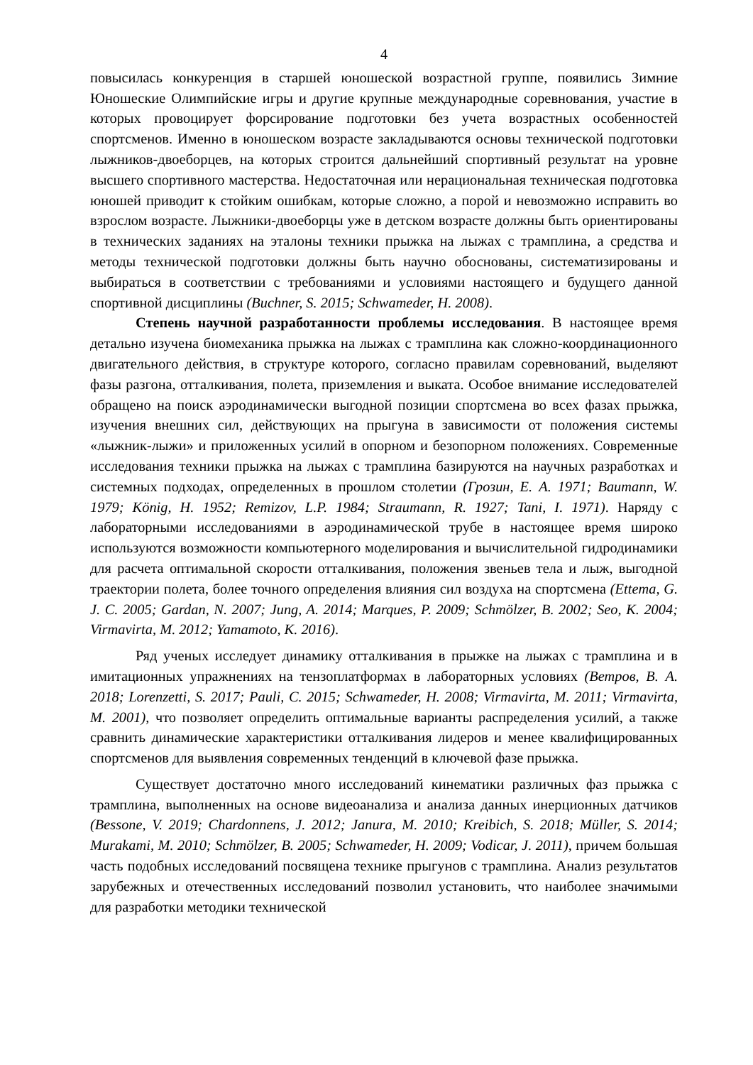4
повысилась конкуренция в старшей юношеской возрастной группе, появились Зимние Юношеские Олимпийские игры и другие крупные международные соревнования, участие в которых провоцирует форсирование подготовки без учета возрастных особенностей спортсменов. Именно в юношеском возрасте закладываются основы технической подготовки лыжников-двоеборцев, на которых строится дальнейший спортивный результат на уровне высшего спортивного мастерства. Недостаточная или нерациональная техническая подготовка юношей приводит к стойким ошибкам, которые сложно, а порой и невозможно исправить во взрослом возрасте. Лыжники-двоеборцы уже в детском возрасте должны быть ориентированы в технических заданиях на эталоны техники прыжка на лыжах с трамплина, а средства и методы технической подготовки должны быть научно обоснованы, систематизированы и выбираться в соответствии с требованиями и условиями настоящего и будущего данной спортивной дисциплины (Buchner, S. 2015; Schwameder, H. 2008).
Степень научной разработанности проблемы исследования. В настоящее время детально изучена биомеханика прыжка на лыжах с трамплина как сложно-координационного двигательного действия, в структуре которого, согласно правилам соревнований, выделяют фазы разгона, отталкивания, полета, приземления и выката. Особое внимание исследователей обращено на поиск аэродинамически выгодной позиции спортсмена во всех фазах прыжка, изучения внешних сил, действующих на прыгуна в зависимости от положения системы «лыжник-лыжи» и приложенных усилий в опорном и безопорном положениях. Современные исследования техники прыжка на лыжах с трамплина базируются на научных разработках и системных подходах, определенных в прошлом столетии (Грозин, Е. А. 1971; Baumann, W. 1979; König, H. 1952; Remizov, L.P. 1984; Straumann, R. 1927; Tani, I. 1971). Наряду с лабораторными исследованиями в аэродинамической трубе в настоящее время широко используются возможности компьютерного моделирования и вычислительной гидродинамики для расчета оптимальной скорости отталкивания, положения звеньев тела и лыж, выгодной траектории полета, более точного определения влияния сил воздуха на спортсмена (Ettema, G. J. C. 2005; Gardan, N. 2007; Jung, A. 2014; Marques, P. 2009; Schmölzer, B. 2002; Seo, K. 2004; Virmavirta, M. 2012; Yamamoto, K. 2016).
Ряд ученых исследует динамику отталкивания в прыжке на лыжах с трамплина и в имитационных упражнениях на тензоплатформах в лабораторных условиях (Ветров, В. А. 2018; Lorenzetti, S. 2017; Pauli, C. 2015; Schwameder, H. 2008; Virmavirta, M. 2011; Virmavirta, M. 2001), что позволяет определить оптимальные варианты распределения усилий, а также сравнить динамические характеристики отталкивания лидеров и менее квалифицированных спортсменов для выявления современных тенденций в ключевой фазе прыжка.
Существует достаточно много исследований кинематики различных фаз прыжка с трамплина, выполненных на основе видеоанализа и анализа данных инерционных датчиков (Bessone, V. 2019; Chardonnens, J. 2012; Janura, M. 2010; Kreibich, S. 2018; Müller, S. 2014; Murakami, M. 2010; Schmölzer, B. 2005; Schwameder, H. 2009; Vodicar, J. 2011), причем большая часть подобных исследований посвящена технике прыгунов с трамплина. Анализ результатов зарубежных и отечественных исследований позволил установить, что наиболее значимыми для разработки методики технической